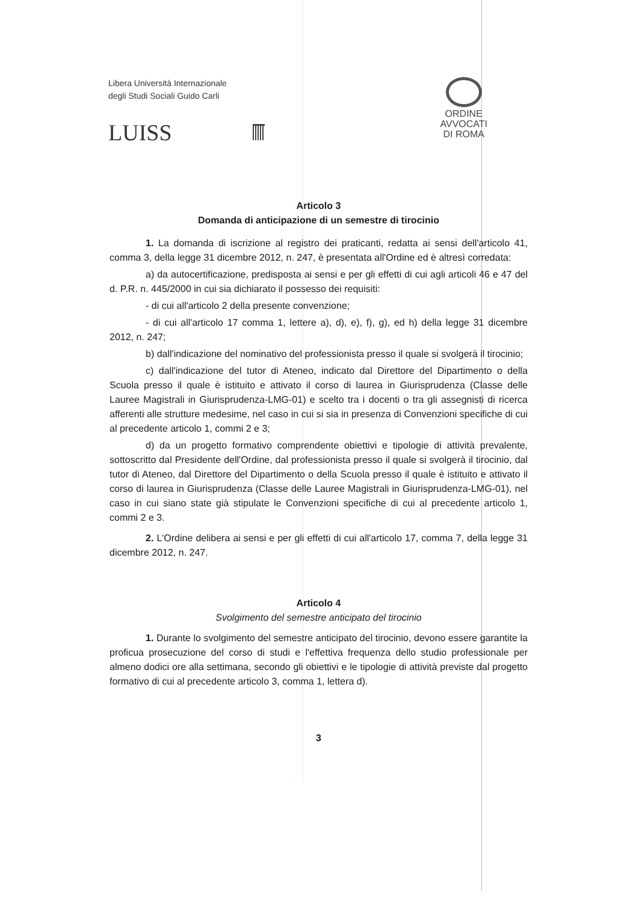Libera Università Internazionale
degli Studi Sociali Guido Carli
LUISS
ORDINE
AVVOCATI
DI ROMA
Articolo 3
Domanda di anticipazione di un semestre di tirocinio
1. La domanda di iscrizione al registro dei praticanti, redatta ai sensi dell'articolo 41, comma 3, della legge 31 dicembre 2012, n. 247, è presentata all'Ordine ed è altresì corredata:
a) da autocertificazione, predisposta ai sensi e per gli effetti di cui agli articoli 46 e 47 del d. P.R. n. 445/2000 in cui sia dichiarato il possesso dei requisiti:
- di cui all'articolo 2 della presente convenzione;
- di cui all'articolo 17 comma 1, lettere a), d), e), f), g), ed h) della legge 31 dicembre 2012, n. 247;
b) dall'indicazione del nominativo del professionista presso il quale si svolgerà il tirocinio;
c) dall'indicazione del tutor di Ateneo, indicato dal Direttore del Dipartimento o della Scuola presso il quale è istituito e attivato il corso di laurea in Giurisprudenza (Classe delle Lauree Magistrali in Giurisprudenza-LMG-01) e scelto tra i docenti o tra gli assegnisti di ricerca afferenti alle strutture medesime, nel caso in cui si sia in presenza di Convenzioni specifiche di cui al precedente articolo 1, commi 2 e 3;
d) da un progetto formativo comprendente obiettivi e tipologie di attività prevalente, sottoscritto dal Presidente dell'Ordine, dal professionista presso il quale si svolgerà il tirocinio, dal tutor di Ateneo, dal Direttore del Dipartimento o della Scuola presso il quale è istituito e attivato il corso di laurea in Giurisprudenza (Classe delle Lauree Magistrali in Giurisprudenza-LMG-01), nel caso in cui siano state già stipulate le Convenzioni specifiche di cui al precedente articolo 1, commi 2 e 3.
2. L'Ordine delibera ai sensi e per gli effetti di cui all'articolo 17, comma 7, della legge 31 dicembre 2012, n. 247.
Articolo 4
Svolgimento del semestre anticipato del tirocinio
1. Durante lo svolgimento del semestre anticipato del tirocinio, devono essere garantite la proficua prosecuzione del corso di studi e l'effettiva frequenza dello studio professionale per almeno dodici ore alla settimana, secondo gli obiettivi e le tipologie di attività previste dal progetto formativo di cui al precedente articolo 3, comma 1, lettera d).
3